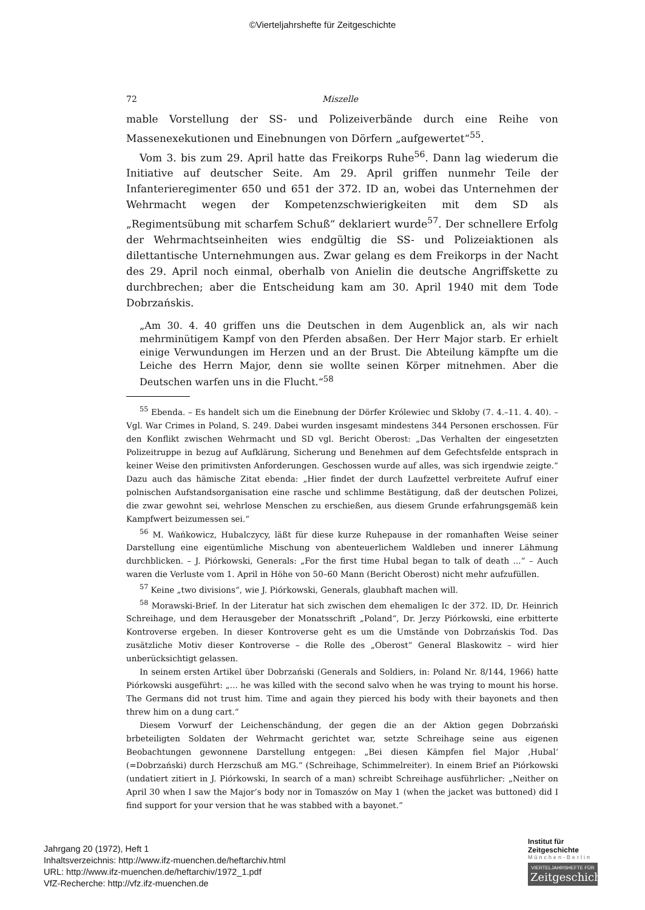©Vierteljahrshefte für Zeitgeschichte
72 Miszelle
mable Vorstellung der SS- und Polizeiverbände durch eine Reihe von Massenexekutionen und Einebnungen von Dörfern „aufgewertet“<sup>55</sup>.
Vom 3. bis zum 29. April hatte das Freikorps Ruhe<sup>56</sup>. Dann lag wiederum die Initiative auf deutscher Seite. Am 29. April griffen nunmehr Teile der Infanterieregimenter 650 und 651 der 372. ID an, wobei das Unternehmen der Wehrmacht wegen der Kompetenzschwierigkeiten mit dem SD als „Regimentsübung mit scharfem Schuß“ deklariert wurde<sup>57</sup>. Der schnellere Erfolg der Wehrmachtseinheiten wies endgültig die SS- und Polizeiaktionen als dilettantische Unternehmungen aus. Zwar gelang es dem Freikorps in der Nacht des 29. April noch einmal, oberhalb von Anielin die deutsche Angriffskette zu durchbrechen; aber die Entscheidung kam am 30. April 1940 mit dem Tode Dobrzańskis.
„Am 30. 4. 40 griffen uns die Deutschen in dem Augenblick an, als wir nach mehrminütigem Kampf von den Pferden absaßen. Der Herr Major starb. Er erhielt einige Verwundungen im Herzen und an der Brust. Die Abteilung kämpfte um die Leiche des Herrn Major, denn sie wollte seinen Körper mitnehmen. Aber die Deutschen warfen uns in die Flucht.“<sup>58</sup>
<sup>55</sup> Ebenda. – Es handelt sich um die Einebnung der Dörfer Królewiec und Skłoby (7. 4.–11. 4. 40). – Vgl. War Crimes in Poland, S. 249. Dabei wurden insgesamt mindestens 344 Personen erschossen. Für den Konflikt zwischen Wehrmacht und SD vgl. Bericht Oberost: „Das Verhalten der eingesetzten Polizeitruppe in bezug auf Aufklärung, Sicherung und Benehmen auf dem Gefechtsfelde entsprach in keiner Weise den primitivsten Anforderungen. Geschossen wurde auf alles, was sich irgendwie zeigte.“ Dazu auch das hämische Zitat ebenda: „Hier findet der durch Laufzettel verbreitete Aufruf einer polnischen Aufstandsorganisation eine rasche und schlimme Bestätigung, daß der deutschen Polizei, die zwar gewohnt sei, wehrlose Menschen zu erschießen, aus diesem Grunde erfahrungsgemäß kein Kampfwert beizumessen sei.“
<sup>56</sup> M. Wańkowicz, Hubalczycy, läßt für diese kurze Ruhepause in der romanhaften Weise seiner Darstellung eine eigentümliche Mischung von abenteuerlichem Waldleben und innerer Lähmung durchblicken. – J. Piórkowski, Generals: „For the first time Hubal began to talk of death ...“ – Auch waren die Verluste vom 1. April in Höhe von 50–60 Mann (Bericht Oberost) nicht mehr aufzufüllen.
<sup>57</sup> Keine „two divisions“, wie J. Piórkowski, Generals, glaubhaft machen will.
<sup>58</sup> Morawski-Brief. In der Literatur hat sich zwischen dem ehemaligen Ic der 372. ID, Dr. Heinrich Schreihage, und dem Herausgeber der Monatsschrift „Poland“, Dr. Jerzy Piórkowski, eine erbitterte Kontroverse ergeben. In dieser Kontroverse geht es um die Umstände von Dobrzańskis Tod. Das zusätzliche Motiv dieser Kontroverse – die Rolle des „Oberost“ General Blaskowitz – wird hier unberücksichtigt gelassen.
In seinem ersten Artikel über Dobrzański (Generals and Soldiers, in: Poland Nr. 8/144, 1966) hatte Piórkowski ausgeführt: „... he was killed with the second salvo when he was trying to mount his horse. The Germans did not trust him. Time and again they pierced his body with their bayonets and then threw him on a dung cart.“
Diesem Vorwurf der Leichenschändung, der gegen die an der Aktion gegen Dobrzański brbeteiligten Soldaten der Wehrmacht gerichtet war, setzte Schreihage seine aus eigenen Beobachtungen gewonnene Darstellung entgegen: „Bei diesen Kämpfen fiel Major ‚Hubal‘ (=Dobrzański) durch Herzschuß am MG.“ (Schreihage, Schimmelreiter). In einem Brief an Piórkowski (undatiert zitiert in J. Piórkowski, In search of a man) schreibt Schreihage ausführlicher: „Neither on April 30 when I saw the Major’s body nor in Tomaszów on May 1 (when the jacket was buttoned) did I find support for your version that he was stabbed with a bayonet.“
Jahrgang 20 (1972), Heft 1
Inhaltsverzeichnis: http://www.ifz-muenchen.de/heftarchiv.html
URL: http://www.ifz-muenchen.de/heftarchiv/1972_1.pdf
VfZ-Recherche: http://vfz.ifz-muenchen.de
Institut für Zeitgeschichte
München-Berlin
VIERTELJAHRSHEFTE FÜR
Zeitgeschichte